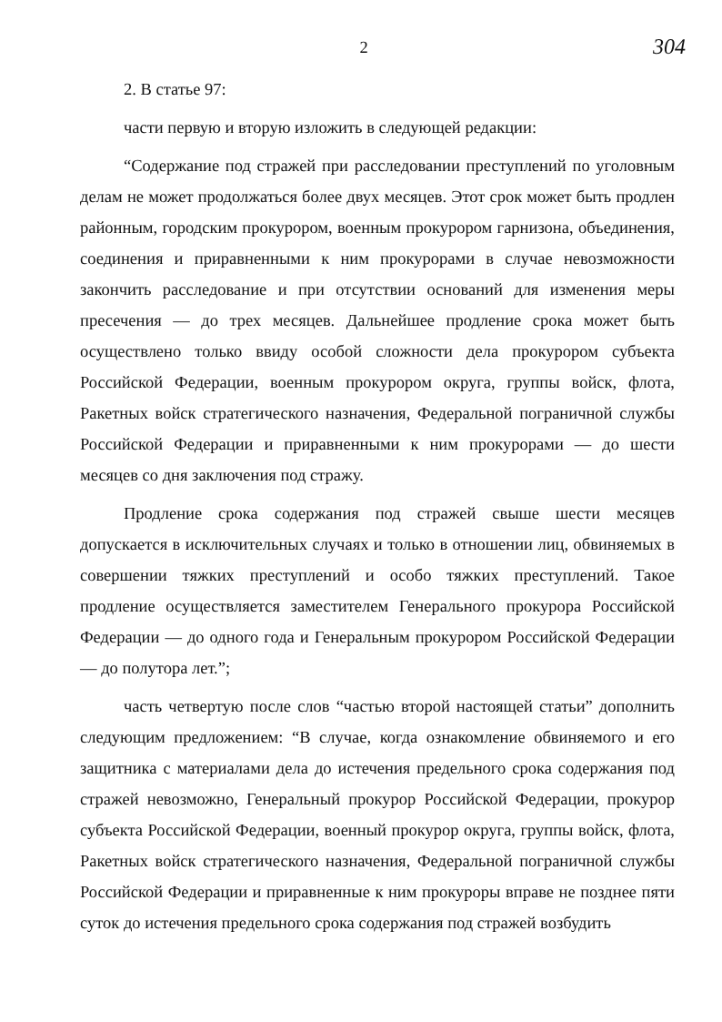2
304
2. В статье 97:
части первую и вторую изложить в следующей редакции:
“Содержание под стражей при расследовании преступлений по уголовным делам не может продолжаться более двух месяцев. Этот срок может быть продлен районным, городским прокурором, военным прокурором гарнизона, объединения, соединения и приравненными к ним прокурорами в случае невозможности закончить расследование и при отсутствии оснований для изменения меры пресечения — до трех месяцев. Дальнейшее продление срока может быть осуществлено только ввиду особой сложности дела прокурором субъекта Российской Федерации, военным прокурором округа, группы войск, флота, Ракетных войск стратегического назначения, Федеральной пограничной службы Российской Федерации и приравненными к ним прокурорами — до шести месяцев со дня заключения под стражу.
Продление срока содержания под стражей свыше шести месяцев допускается в исключительных случаях и только в отношении лиц, обвиняемых в совершении тяжких преступлений и особо тяжких преступлений. Такое продление осуществляется заместителем Генерального прокурора Российской Федерации — до одного года и Генеральным прокурором Российской Федерации — до полутора лет.”;
часть четвертую после слов “частью второй настоящей статьи” дополнить следующим предложением: “В случае, когда ознакомление обвиняемого и его защитника с материалами дела до истечения предельного срока содержания под стражей невозможно, Генеральный прокурор Российской Федерации, прокурор субъекта Российской Федерации, военный прокурор округа, группы войск, флота, Ракетных войск стратегического назначения, Федеральной пограничной службы Российской Федерации и приравненные к ним прокуроры вправе не позднее пяти суток до истечения предельного срока содержания под стражей возбудить